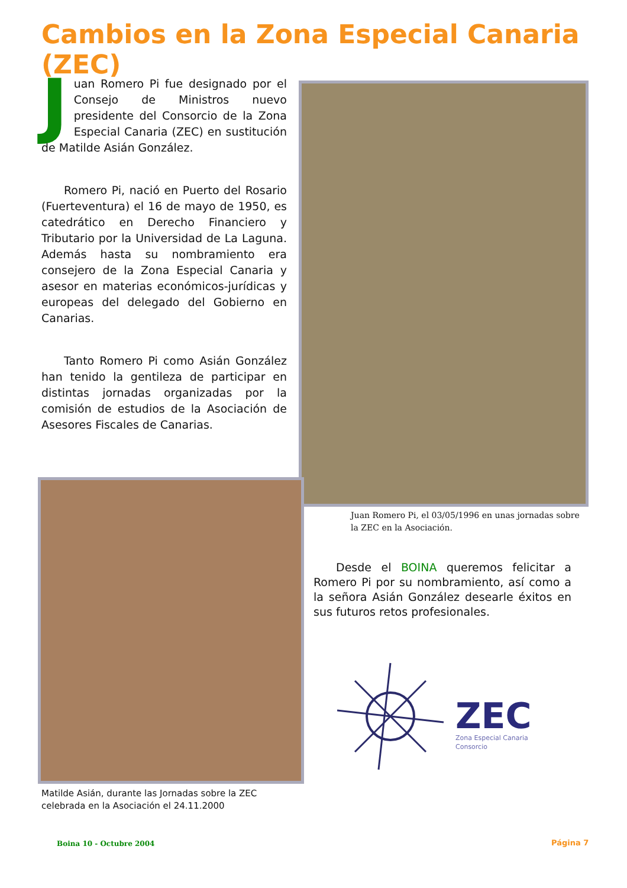Cambios en la Zona Especial Canaria (ZEC)
Juan Romero Pi fue designado por el Consejo de Ministros nuevo presidente del Consorcio de la Zona Especial Canaria (ZEC) en sustitución de Matilde Asián González.
  Romero Pi, nació en Puerto del Rosario (Fuerteventura) el 16 de mayo de 1950, es catedrático en Derecho Financiero y Tributario por la Universidad de La Laguna. Además hasta su nombramiento era consejero de la Zona Especial Canaria y asesor en materias económicos-jurídicas y europeas del delegado del Gobierno en Canarias.
  Tanto Romero Pi como Asián González han tenido la gentileza de participar en distintas jornadas organizadas por la comisión de estudios de la Asociación de Asesores Fiscales de Canarias.
Juan Romero Pi, el 03/05/1996 en unas jornadas sobre la ZEC en la Asociación.
Matilde Asián, durante las Jornadas sobre la ZEC celebrada en la Asociación el 24.11.2000
  Desde el BOINA queremos felicitar a Romero Pi por su nombramiento, así como a la señora Asián González desearle éxitos en sus futuros retos profesionales.
ZEC
Zona Especial Canaria
Consorcio
Boina 10 - Octubre 2004 Página 7